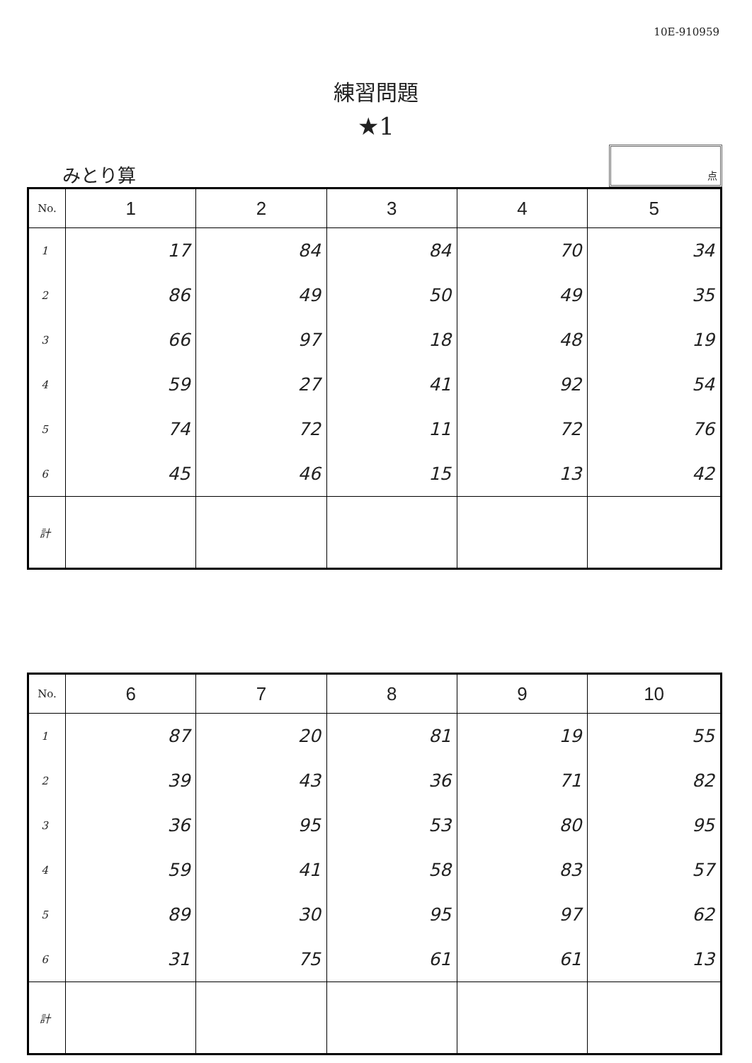10E-910959
練習問題
★1
みとり算
点
| No. | 1 | 2 | 3 | 4 | 5 |
| --- | --- | --- | --- | --- | --- |
| 1 | 17 | 84 | 84 | 70 | 34 |
| 2 | 86 | 49 | 50 | 49 | 35 |
| 3 | 66 | 97 | 18 | 48 | 19 |
| 4 | 59 | 27 | 41 | 92 | 54 |
| 5 | 74 | 72 | 11 | 72 | 76 |
| 6 | 45 | 46 | 15 | 13 | 42 |
| 計 | | | | | |
| No. | 6 | 7 | 8 | 9 | 10 |
| --- | --- | --- | --- | --- | --- |
| 1 | 87 | 20 | 81 | 19 | 55 |
| 2 | 39 | 43 | 36 | 71 | 82 |
| 3 | 36 | 95 | 53 | 80 | 95 |
| 4 | 59 | 41 | 58 | 83 | 57 |
| 5 | 89 | 30 | 95 | 97 | 62 |
| 6 | 31 | 75 | 61 | 61 | 13 |
| 計 | | | | | |